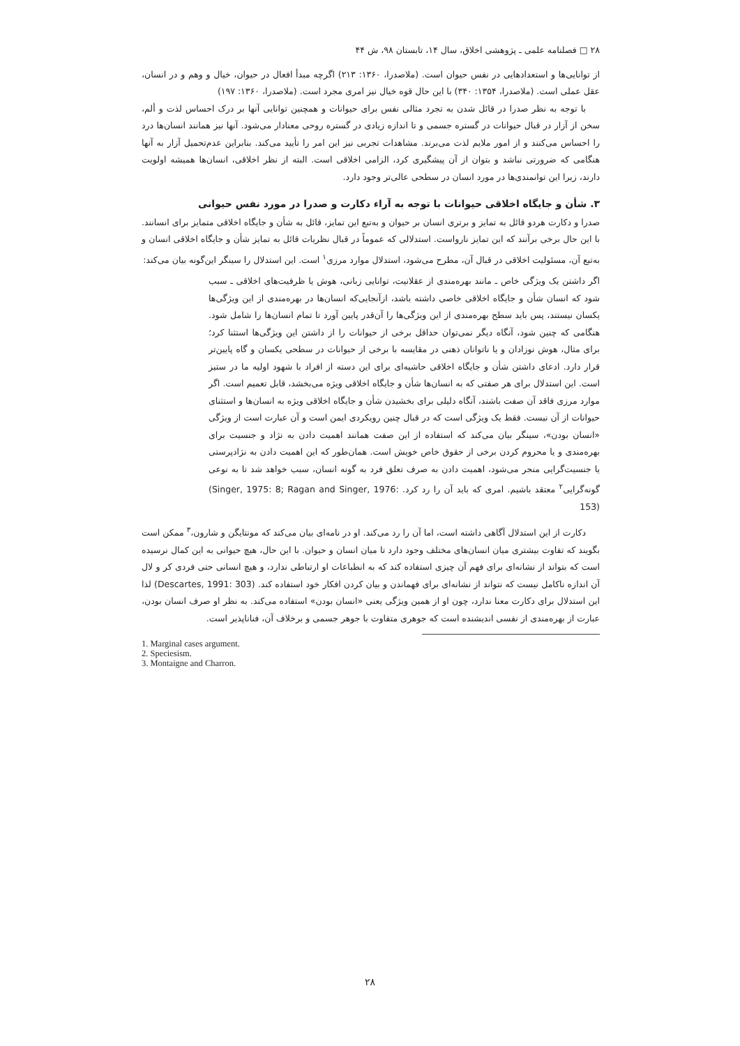۲۸ □ فصلنامه علمی ـ پژوهشی اخلاق، سال ۱۴، تابستان ۹۸، ش ۴۴
از توانایی‌ها و استعدادهایی در نفس حیوان است. (ملاصدرا، ۱۳۶۰: ۲۱۳) اگرچه مبدأ افعال در حیوان، خیال و وهم و در انسان، عقل عملی است. (ملاصدرا، ۱۳۵۴: ۳۴۰) با این حال قوه خیال نیز امری مجرد است. (ملاصدرا، ۱۳۶۰: ۱۹۷)
با توجه به نظر صدرا در قائل شدن به تجرد مثالی نفس برای حیوانات و همچنین توانایی آنها بر درک احساس لذت و ألم، سخن از آزار در قبال حیوانات در گستره جسمی و تا اندازه زیادی در گستره روحی معنادار می‌شود. آنها نیز همانند انسان‌ها درد را احساس می‌کنند و از امور ملایم لذت می‌برند. مشاهدات تجربی نیز این امر را تأیید می‌کند. بنابراین عدم‌تحمیل آزار به آنها هنگامی که ضرورتی نباشد و بتوان از آن پیشگیری کرد، الزامی اخلاقی است. البته از نظر اخلاقی، انسان‌ها همیشه اولویت دارند، زیرا این توانمندی‌ها در مورد انسان در سطحی عالی‌تر وجود دارد.
۳. شأن و جایگاه اخلاقی حیوانات با توجه به آراء دکارت و صدرا در مورد نفس حیوانی
صدرا و دکارت هردو قائل به تمایز و برتری انسان بر حیوان و به‌تبع این تمایز، قائل به شأن و جایگاه اخلاقی متمایز برای انسانند. با این حال برخی برآنند که این تمایز نارواست. استدلالی که عموماً در قبال نظریات قائل به تمایز شأن و جایگاه اخلاقی انسان و به‌تبع آن، مسئولیت اخلاقی در قبال آن، مطرح می‌شود، استدلال موارد مرزی<sup>۱</sup> است. این استدلال را سینگر این‌گونه بیان می‌کند:
اگر داشتن یک ویژگی خاص ـ مانند بهره‌مندی از عقلانیت، توانایی زبانی، هوش یا ظرفیت‌های اخلاقی ـ سبب شود که انسان شأن و جایگاه اخلاقی خاصی داشته باشد، ازآنجایی‌که انسان‌ها در بهره‌مندی از این ویژگی‌ها یکسان نیستند، پس باید سطح بهره‌مندی از این ویژگی‌ها را آن‌قدر پایین آورد تا تمام انسان‌ها را شامل شود. هنگامی که چنین شود، آنگاه دیگر نمی‌توان حداقل برخی از حیوانات را از داشتن این ویژگی‌ها استثنا کرد؛ برای مثال، هوش نوزادان و یا ناتوانان ذهنی در مقایسه با برخی از حیوانات در سطحی یکسان و گاه پایین‌تر قرار دارد. ادعای داشتن شأن و جایگاه اخلاقی حاشیه‌ای برای این دسته از افراد با شهود اولیه ما در ستیز است. این استدلال برای هر صفتی که به انسان‌ها شأن و جایگاه اخلاقی ویژه می‌بخشد، قابل تعمیم است. اگر موارد مرزی فاقد آن صفت باشند، آنگاه دلیلی برای بخشیدن شأن و جایگاه اخلاقی ویژه به انسان‌ها و استثنای حیوانات از آن نیست. فقط یک ویژگی است که در قبال چنین رویکردی ایمن است و آن عبارت است از ویژگی «انسان بودن»، سینگر بیان می‌کند که استفاده از این صفت همانند اهمیت دادن به نژاد و جنسیت برای بهره‌مندی و یا محروم کردن برخی از حقوق خاص خویش است. همان‌طور که این اهمیت دادن به نژادپرستی یا جنسیت‌گرایی منجر می‌شود، اهمیت دادن به صرف تعلق فرد به گونه انسان، سبب خواهد شد تا به نوعی گونه‌گرایی<sup>۲</sup> معتقد باشیم. امری که باید آن را رد کرد. (Singer, 1975: 8; Ragan and Singer, 1976: 153)
دکارت از این استدلال آگاهی داشته است، اما آن را رد می‌کند. او در نامه‌ای بیان می‌کند که مونتایگن و شارون،<sup>۳</sup> ممکن است بگویند که تفاوت بیشتری میان انسان‌های مختلف وجود دارد تا میان انسان و حیوان. با این حال، هیچ حیوانی به این کمال نرسیده است که بتواند از نشانه‌ای برای فهم آن چیزی استفاده کند که به انطباعات او ارتباطی ندارد، و هیچ انسانی حتی فردی کر و لال آن اندازه ناکامل نیست که نتواند از نشانه‌ای برای فهماندن و بیان کردن افکار خود استفاده کند. (Descartes, 1991: 303) لذا این استدلال برای دکارت معنا ندارد، چون او از همین ویژگی یعنی «انسان بودن» استفاده می‌کند. به نظر او صرف انسان بودن، عبارت از بهره‌مندی از نفسی اندیشنده است که جوهری متفاوت با جوهر جسمی و برخلاف آن، فناناپذیر است.
1. Marginal cases argument.
2. Speciesism.
3. Montaigne and Charron.
۲۸